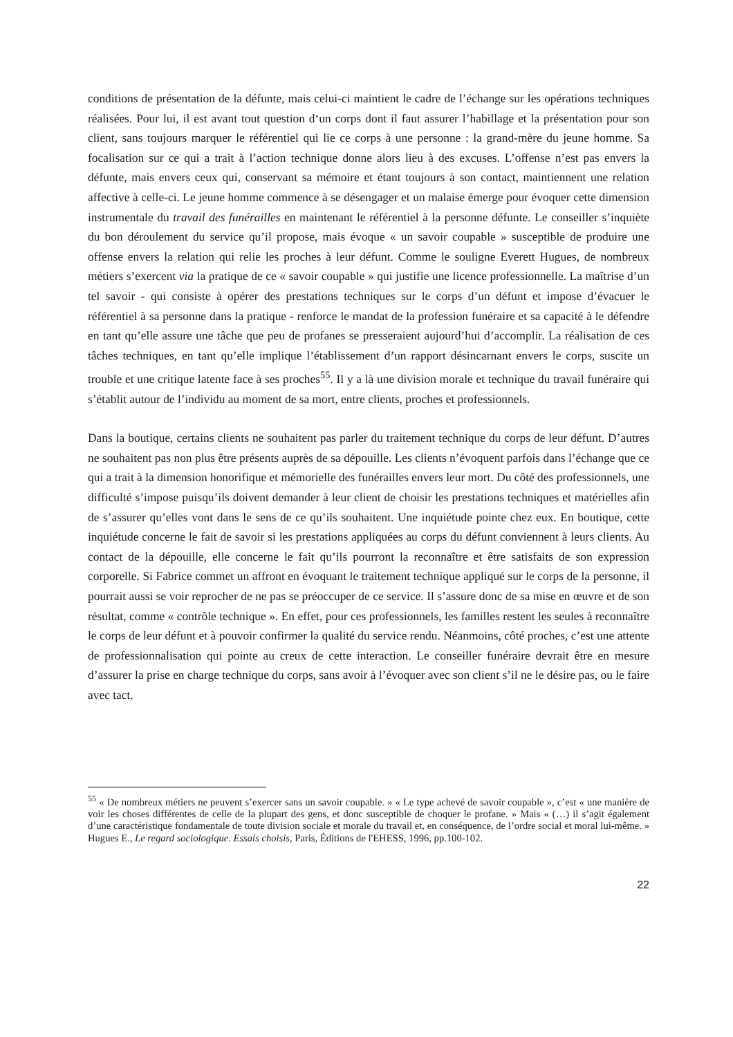conditions de présentation de la défunte, mais celui-ci maintient le cadre de l’échange sur les opérations techniques réalisées. Pour lui, il est avant tout question d‘un corps dont il faut assurer l’habillage et la présentation pour son client, sans toujours marquer le référentiel qui lie ce corps à une personne : la grand-mère du jeune homme. Sa focalisation sur ce qui a trait à l’action technique donne alors lieu à des excuses. L’offense n’est pas envers la défunte, mais envers ceux qui, conservant sa mémoire et étant toujours à son contact, maintiennent une relation affective à celle-ci. Le jeune homme commence à se désengager et un malaise émerge pour évoquer cette dimension instrumentale du travail des funérailles en maintenant le référentiel à la personne défunte. Le conseiller s’inquiète du bon déroulement du service qu’il propose, mais évoque « un savoir coupable » susceptible de produire une offense envers la relation qui relie les proches à leur défunt. Comme le souligne Everett Hugues, de nombreux métiers s’exercent via la pratique de ce « savoir coupable » qui justifie une licence professionnelle. La maîtrise d’un tel savoir - qui consiste à opérer des prestations techniques sur le corps d’un défunt et impose d’évacuer le référentiel à sa personne dans la pratique - renforce le mandat de la profession funéraire et sa capacité à le défendre en tant qu’elle assure une tâche que peu de profanes se presseraient aujourd’hui d’accomplir. La réalisation de ces tâches techniques, en tant qu’elle implique l’établissement d’un rapport désincarnant envers le corps, suscite un trouble et une critique latente face à ses proches<sup>55</sup>. Il y a là une division morale et technique du travail funéraire qui s’établit autour de l’individu au moment de sa mort, entre clients, proches et professionnels.
Dans la boutique, certains clients ne souhaitent pas parler du traitement technique du corps de leur défunt. D’autres ne souhaitent pas non plus être présents auprès de sa dépouille. Les clients n’évoquent parfois dans l’échange que ce qui a trait à la dimension honorifique et mémorielle des funérailles envers leur mort. Du côté des professionnels, une difficulté s’impose puisqu’ils doivent demander à leur client de choisir les prestations techniques et matérielles afin de s’assurer qu’elles vont dans le sens de ce qu’ils souhaitent. Une inquiétude pointe chez eux. En boutique, cette inquiétude concerne le fait de savoir si les prestations appliquées au corps du défunt conviennent à leurs clients. Au contact de la dépouille, elle concerne le fait qu’ils pourront la reconnaître et être satisfaits de son expression corporelle. Si Fabrice commet un affront en évoquant le traitement technique appliqué sur le corps de la personne, il pourrait aussi se voir reprocher de ne pas se préoccuper de ce service. Il s’assure donc de sa mise en œuvre et de son résultat, comme « contrôle technique ». En effet, pour ces professionnels, les familles restent les seules à reconnaître le corps de leur défunt et à pouvoir confirmer la qualité du service rendu. Néanmoins, côté proches, c’est une attente de professionnalisation qui pointe au creux de cette interaction. Le conseiller funéraire devrait être en mesure d’assurer la prise en charge technique du corps, sans avoir à l’évoquer avec son client s’il ne le désire pas, ou le faire avec tact.
<sup>55</sup> « De nombreux métiers ne peuvent s’exercer sans un savoir coupable. » « Le type achevé de savoir coupable », c’est « une manière de voir les choses différentes de celle de la plupart des gens, et donc susceptible de choquer le profane. » Mais « (…) il s’agit également d’une caractéristique fondamentale de toute division sociale et morale du travail et, en conséquence, de l’ordre social et moral lui-même. » Hugues E., Le regard sociologique. Essais choisis, Paris, Éditions de l'EHESS, 1996, pp.100-102.
22